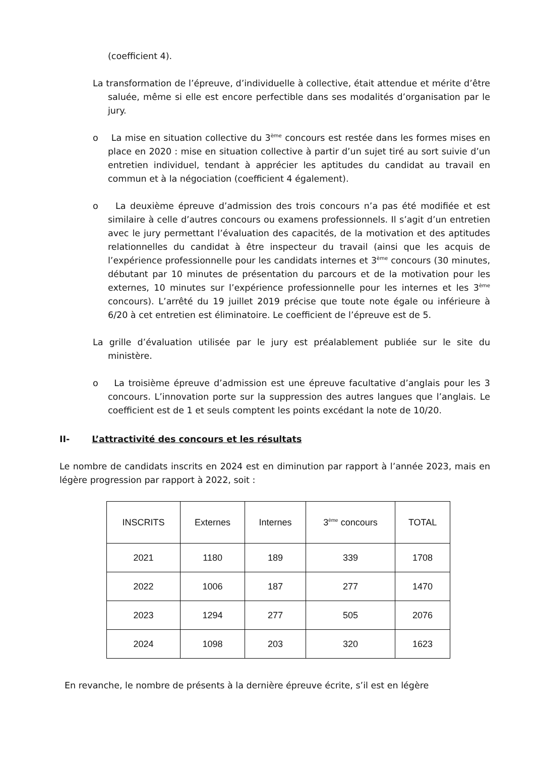(coefficient 4).
La transformation de l’épreuve, d’individuelle à collective, était attendue et mérite d’être saluée, même si elle est encore perfectible dans ses modalités d’organisation par le jury.
o La mise en situation collective du 3<sup>ème</sup> concours est restée dans les formes mises en place en 2020 : mise en situation collective à partir d’un sujet tiré au sort suivie d’un entretien individuel, tendant à apprécier les aptitudes du candidat au travail en commun et à la négociation (coefficient 4 également).
o La deuxième épreuve d’admission des trois concours n’a pas été modifiée et est similaire à celle d’autres concours ou examens professionnels. Il s’agit d’un entretien avec le jury permettant l’évaluation des capacités, de la motivation et des aptitudes relationnelles du candidat à être inspecteur du travail (ainsi que les acquis de l’expérience professionnelle pour les candidats internes et 3<sup>ème</sup> concours (30 minutes, débutant par 10 minutes de présentation du parcours et de la motivation pour les externes, 10 minutes sur l’expérience professionnelle pour les internes et les 3<sup>ème</sup> concours). L’arrêté du 19 juillet 2019 précise que toute note égale ou inférieure à 6/20 à cet entretien est éliminatoire. Le coefficient de l’épreuve est de 5.
La grille d’évaluation utilisée par le jury est préalablement publiée sur le site du ministère.
o La troisième épreuve d’admission est une épreuve facultative d’anglais pour les 3 concours. L’innovation porte sur la suppression des autres langues que l’anglais. Le coefficient est de 1 et seuls comptent les points excédant la note de 10/20.
II- L’attractivité des concours et les résultats
Le nombre de candidats inscrits en 2024 est en diminution par rapport à l’année 2023, mais en légère progression par rapport à 2022, soit :
| INSCRITS | Externes | Internes | 3<sup>ème</sup> concours | TOTAL |
| 2021 | 1180 | 189 | 339 | 1708 |
| 2022 | 1006 | 187 | 277 | 1470 |
| 2023 | 1294 | 277 | 505 | 2076 |
| 2024 | 1098 | 203 | 320 | 1623 |
En revanche, le nombre de présents à la dernière épreuve écrite, s’il est en légère